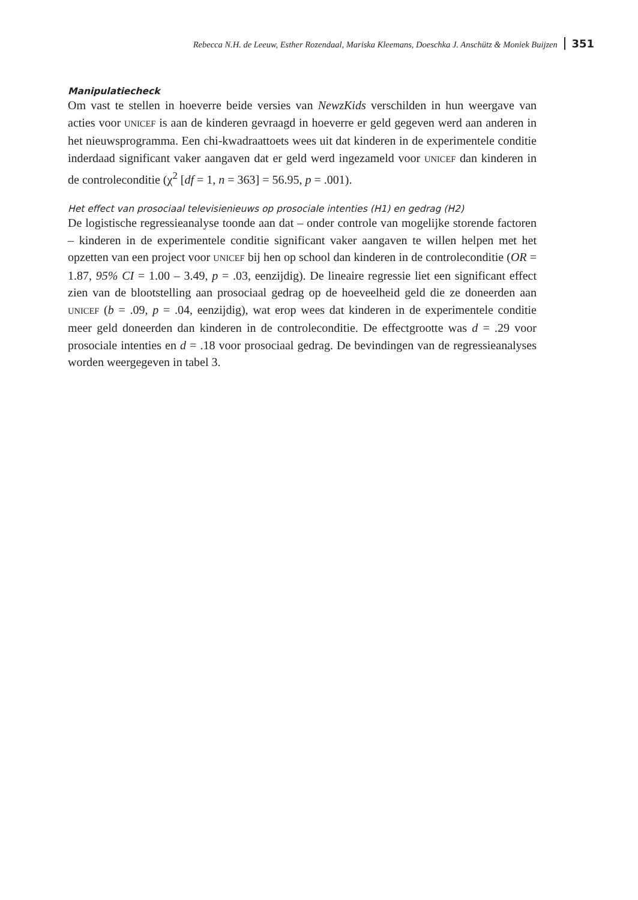Rebecca N.H. de Leeuw, Esther Rozendaal, Mariska Kleemans, Doeschka J. Anschütz & Moniek Buijzen 351
Manipulatiecheck
Om vast te stellen in hoeverre beide versies van NewzKids verschilden in hun weergave van acties voor UNICEF is aan de kinderen gevraagd in hoeverre er geld gegeven werd aan anderen in het nieuwsprogramma. Een chi-kwadraattoets wees uit dat kinderen in de experimentele conditie inderdaad significant vaker aangaven dat er geld werd ingezameld voor UNICEF dan kinderen in de controleconditie (χ<sup>2</sup> [df = 1, n = 363] = 56.95, p = .001).
Het effect van prosociaal televisienieuws op prosociale intenties (H1) en gedrag (H2)
De logistische regressieanalyse toonde aan dat – onder controle van mogelijke storende factoren – kinderen in de experimentele conditie significant vaker aangaven te willen helpen met het opzetten van een project voor UNICEF bij hen op school dan kinderen in de controleconditie (OR = 1.87, 95% CI = 1.00 – 3.49, p = .03, eenzijdig). De lineaire regressie liet een significant effect zien van de blootstelling aan prosociaal gedrag op de hoeveelheid geld die ze doneerden aan UNICEF (b = .09, p = .04, eenzijdig), wat erop wees dat kinderen in de experimentele conditie meer geld doneerden dan kinderen in de controleconditie. De effectgrootte was d = .29 voor prosociale intenties en d = .18 voor prosociaal gedrag. De bevindingen van de regressieanalyses worden weergegeven in tabel 3.